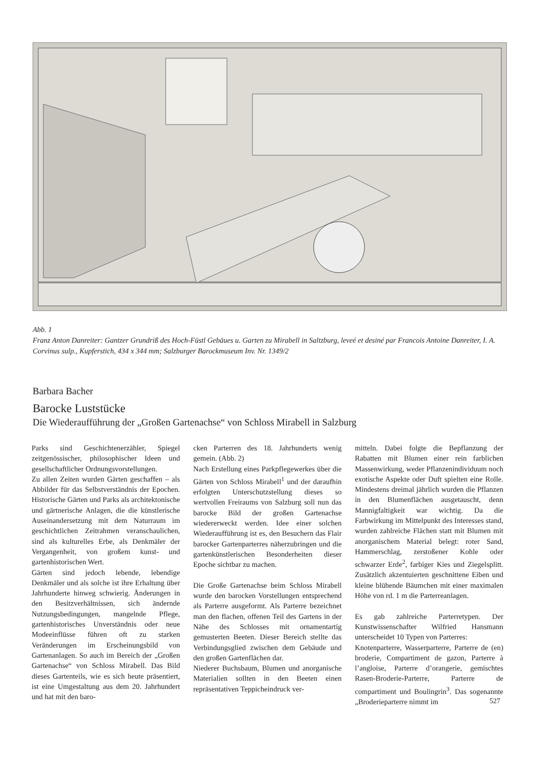Abb. 1
Franz Anton Danreiter: Gantzer Grundriß des Hoch-Füstl Gebäues u. Garten zu Mirabell in Saltzburg, leveé et desiné par Francois Antoine Danreiter, I. A. Corvinus sulp., Kupferstich, 434 x 344 mm; Salzburger Barockmuseum Inv. Nr. 1349/2
Barbara Bacher
Barocke Luststücke
Die Wiederaufführung der „Großen Gartenachse“ von Schloss Mirabell in Salzburg
Parks sind Geschichtenerzähler, Spiegel zeitgenössischer, philosophischer Ideen und gesellschaftlicher Ordnungsvorstellungen.
Zu allen Zeiten wurden Gärten geschaffen – als Abbilder für das Selbstverständnis der Epochen. Historische Gärten und Parks als architektonische und gärtnerische Anlagen, die die künstlerische Auseinandersetzung mit dem Naturraum im geschichtlichen Zeitrahmen veranschaulichen, sind als kulturelles Erbe, als Denkmäler der Vergangenheit, von großem kunst- und gartenhistorischen Wert.
Gärten sind jedoch lebende, lebendige Denkmäler und als solche ist ihre Erhaltung über Jahrhunderte hinweg schwierig. Änderungen in den Besitzverhältnissen, sich ändernde Nutzungsbedingungen, mangelnde Pflege, gartenhistorisches Unverständnis oder neue Modeeinflüsse führen oft zu starken Veränderungen im Erscheinungsbild von Gartenanlagen. So auch im Bereich der „Großen Gartenachse“ von Schloss Mirabell. Das Bild dieses Gartenteils, wie es sich heute präsentiert, ist eine Umgestaltung aus dem 20. Jahrhundert und hat mit den baro-
cken Parterren des 18. Jahrhunderts wenig gemein. (Abb. 2)
Nach Erstellung eines Parkpflegewerkes über die Gärten von Schloss Mirabell<sup>1</sup> und der daraufhin erfolgten Unterschutzstellung dieses so wertvollen Freiraums von Salzburg soll nun das barocke Bild der großen Gartenachse wiedererweckt werden. Idee einer solchen Wiederaufführung ist es, den Besuchern das Flair barocker Gartenparterres näherzubringen und die gartenkünstlerischen Besonderheiten dieser Epoche sichtbar zu machen.
Die Große Gartenachse beim Schloss Mirabell wurde den barocken Vorstellungen entsprechend als Parterre ausgeformt. Als Parterre bezeichnet man den flachen, offenen Teil des Gartens in der Nähe des Schlosses mit ornamentartig gemusterten Beeten. Dieser Bereich stellte das Verbindungsglied zwischen dem Gebäude und den großen Gartenflächen dar.
Niederer Buchsbaum, Blumen und anorganische Materialien sollten in den Beeten einen repräsentativen Teppicheindruck ver-
mitteln. Dabei folgte die Bepflanzung der Rabatten mit Blumen einer rein farblichen Massenwirkung, weder Pflanzenindividuum noch exotische Aspekte oder Duft spielten eine Rolle. Mindestens dreimal jährlich wurden die Pflanzen in den Blumenflächen ausgetauscht, denn Mannigfaltigkeit war wichtig. Da die Farbwirkung im Mittelpunkt des Interesses stand, wurden zahlreiche Flächen statt mit Blumen mit anorganischem Material belegt: roter Sand, Hammerschlag, zerstoßener Kohle oder schwarzer Erde<sup>2</sup>, farbiger Kies und Ziegelsplitt. Zusätzlich akzentuierten geschnittene Eiben und kleine blühende Bäumchen mit einer maximalen Höhe von rd. 1 m die Parterreanlagen.
Es gab zahlreiche Parterretypen. Der Kunstwissenschafter Wilfried Hansmann unterscheidet 10 Typen von Parterres:
Knotenparterre, Wasserparterre, Parterre de (en) broderie, Compartiment de gazon, Parterre à l’angloise, Parterre d’orangerie, gemischtes Rasen-Broderie-Parterre, Parterre de compartiment und Boulingrin<sup>3</sup>. Das sogenannte „Broderieparterre nimmt im
527